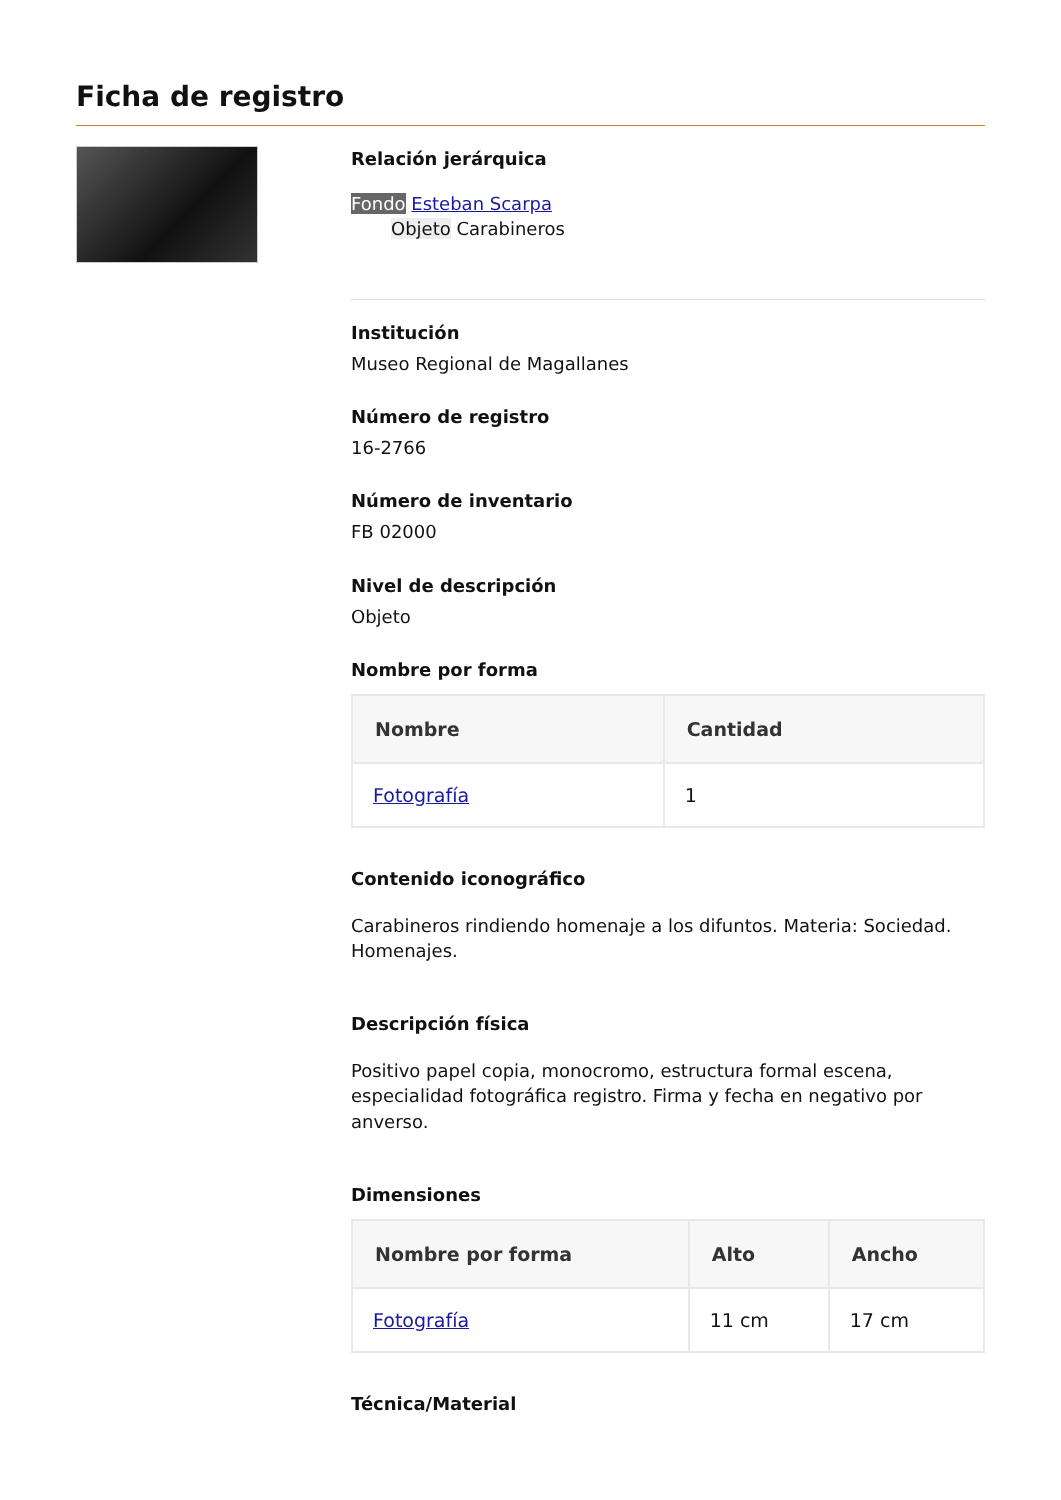Ficha de registro
Relación jerárquica
Fondo Esteban Scarpa
Objeto Carabineros
Institución
Museo Regional de Magallanes
Número de registro
16-2766
Número de inventario
FB 02000
Nivel de descripción
Objeto
Nombre por forma
| Nombre | Cantidad |
| --- | --- |
| Fotografía | 1 |
Contenido iconográfico
Carabineros rindiendo homenaje a los difuntos. Materia: Sociedad. Homenajes.
Descripción física
Positivo papel copia, monocromo, estructura formal escena, especialidad fotográfica registro. Firma y fecha en negativo por anverso.
Dimensiones
| Nombre por forma | Alto | Ancho |
| --- | --- | --- |
| Fotografía | 11 cm | 17 cm |
Técnica/Material